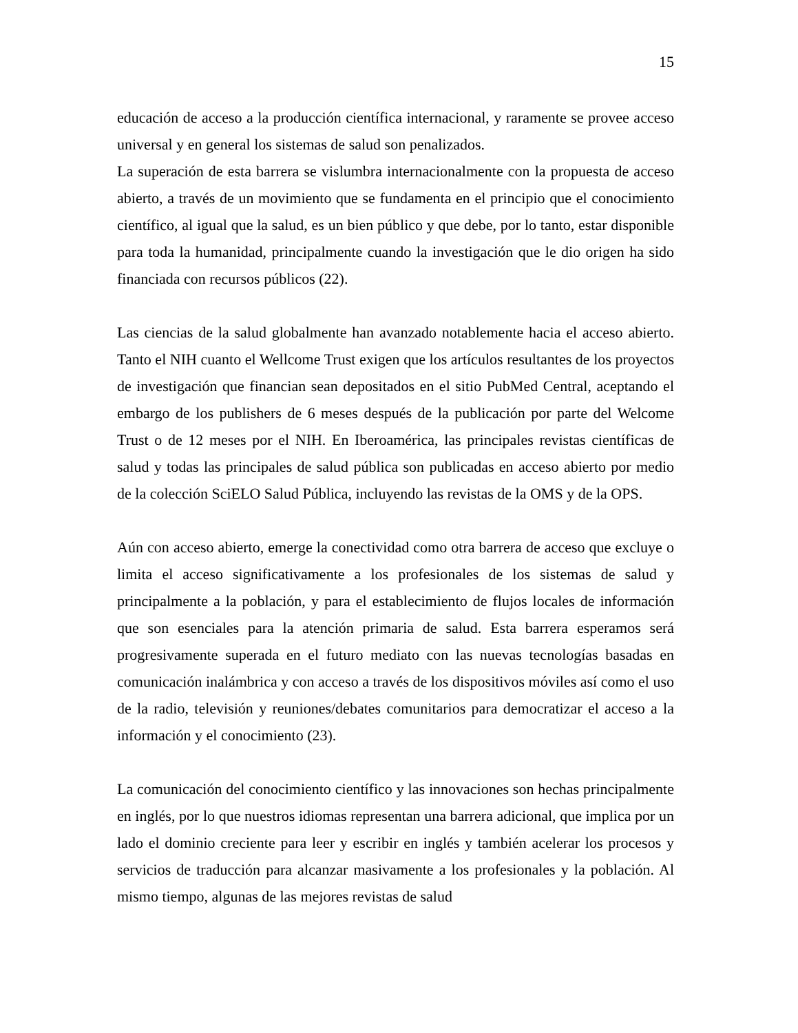15
educación de acceso a la producción científica internacional, y raramente se provee acceso universal y en general los sistemas de salud son penalizados.
La superación de esta barrera se vislumbra internacionalmente con la propuesta de acceso abierto, a través de un movimiento que se fundamenta en el principio que el conocimiento científico, al igual que la salud, es un bien público y que debe, por lo tanto, estar disponible para toda la humanidad, principalmente cuando la investigación que le dio origen ha sido financiada con recursos públicos (22).
Las ciencias de la salud globalmente han avanzado notablemente hacia el acceso abierto. Tanto el NIH cuanto el Wellcome Trust exigen que los artículos resultantes de los proyectos de investigación que financian sean depositados en el sitio PubMed Central, aceptando el embargo de los publishers de 6 meses después de la publicación por parte del Welcome Trust o de 12 meses por el NIH. En Iberoamérica, las principales revistas científicas de salud y todas las principales de salud pública son publicadas en acceso abierto por medio de la colección SciELO Salud Pública, incluyendo las revistas de la OMS y de la OPS.
Aún con acceso abierto, emerge la conectividad como otra barrera de acceso que excluye o limita el acceso significativamente a los profesionales de los sistemas de salud y principalmente a la población, y para el establecimiento de flujos locales de información que son esenciales para la atención primaria de salud. Esta barrera esperamos será progresivamente superada en el futuro mediato con las nuevas tecnologías basadas en comunicación inalámbrica y con acceso a través de los dispositivos móviles así como el uso de la radio, televisión y reuniones/debates comunitarios para democratizar el acceso a la información y el conocimiento (23).
La comunicación del conocimiento científico y las innovaciones son hechas principalmente en inglés, por lo que nuestros idiomas representan una barrera adicional, que implica por un lado el dominio creciente para leer y escribir en inglés y también acelerar los procesos y servicios de traducción para alcanzar masivamente a los profesionales y la población. Al mismo tiempo, algunas de las mejores revistas de salud